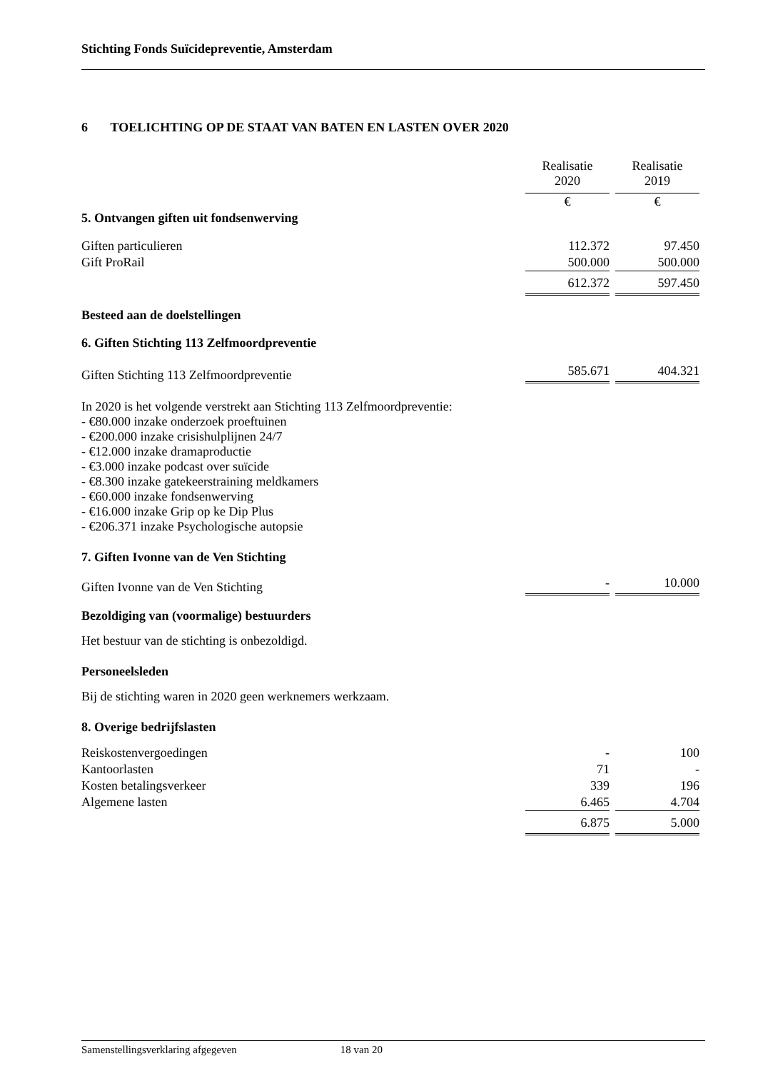Stichting Fonds Suïcidepreventie, Amsterdam
6 TOELICHTING OP DE STAAT VAN BATEN EN LASTEN OVER 2020
| | Realisatie 2020 | Realisatie 2019 |
| | € | € |
| 5. Ontvangen giften uit fondsenwerving | | |
| Giften particulieren | 112.372 | 97.450 |
| Gift ProRail | 500.000 | 500.000 |
| | 612.372 | 597.450 |
| Besteed aan de doelstellingen | | |
| 6. Giften Stichting 113 Zelfmoordpreventie | | |
| Giften Stichting 113 Zelfmoordpreventie | 585.671 | 404.321 |
In 2020 is het volgende verstrekt aan Stichting 113 Zelfmoordpreventie:
- €80.000 inzake onderzoek proeftuinen
- €200.000 inzake crisishulplijnen 24/7
- €12.000 inzake dramaproductie
- €3.000 inzake podcast over suïcide
- €8.300 inzake gatekeerstraining meldkamers
- €60.000 inzake fondsenwerving
- €16.000 inzake Grip op ke Dip Plus
- €206.371 inzake Psychologische autopsie
7. Giften Ivonne van de Ven Stichting
| Giften Ivonne van de Ven Stichting | - | 10.000 |
Bezoldiging van (voormalige) bestuurders
Het bestuur van de stichting is onbezoldigd.
Personeelsleden
Bij de stichting waren in 2020 geen werknemers werkzaam.
8. Overige bedrijfslasten
| Reiskostenvergoedingen | - | 100 |
| Kantoorlasten | 71 | - |
| Kosten betalingsverkeer | 339 | 196 |
| Algemene lasten | 6.465 | 4.704 |
| | 6.875 | 5.000 |
Samenstellingsverklaring afgegeven 18 van 20